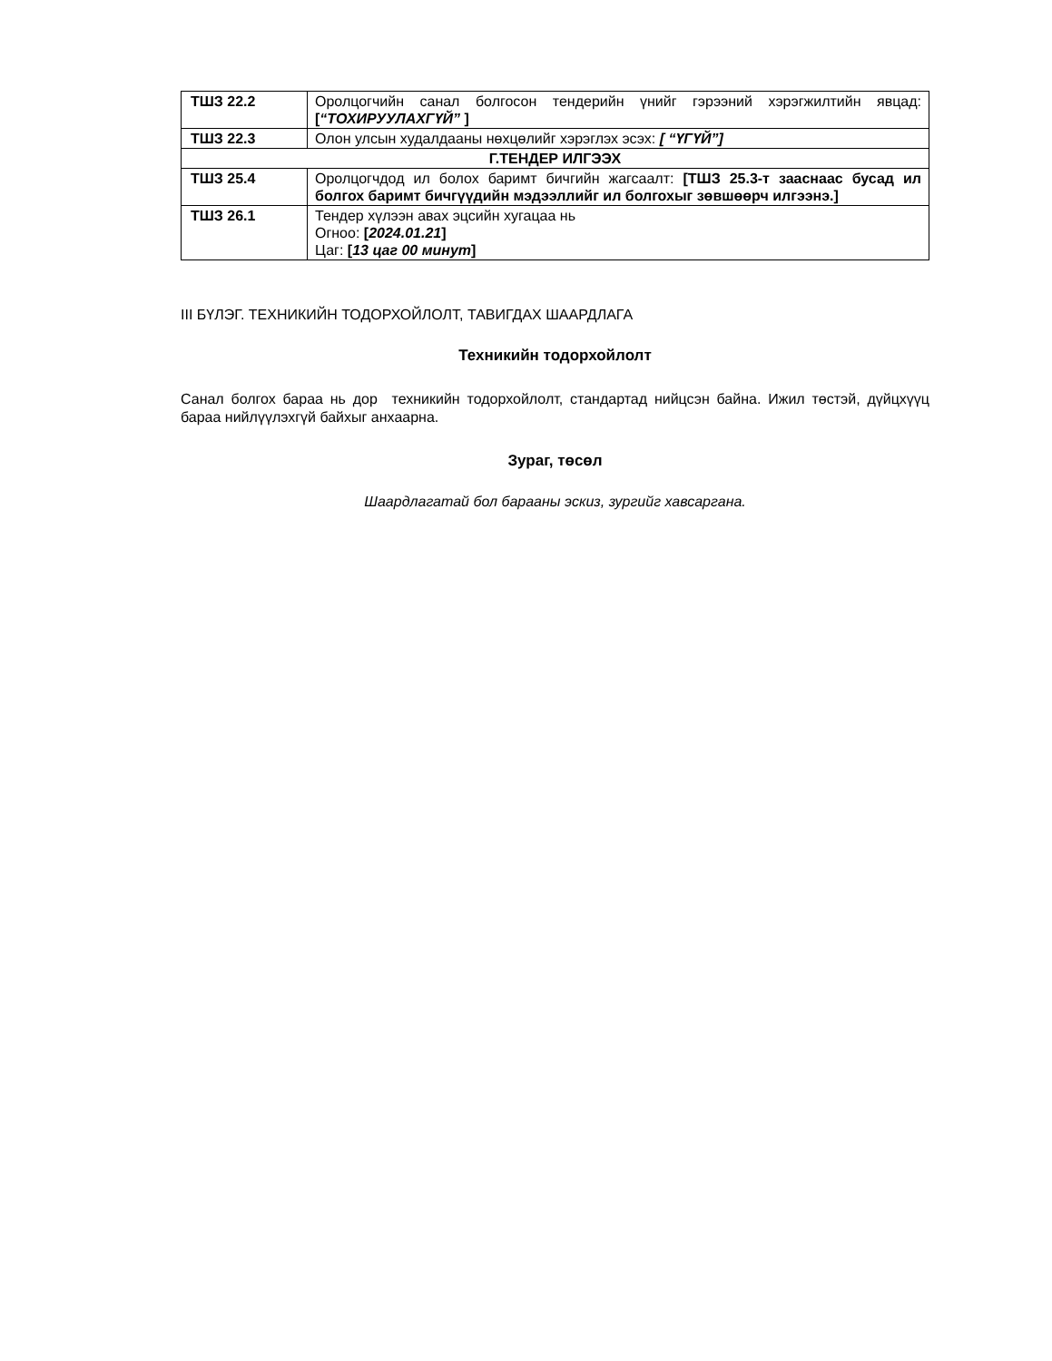| ТШЗ 22.2 | Оролцогчийн санал болгосон тендерийн үнийг гэрээний хэрэгжилтийн явцад: [ “ТОХИРУУЛАХГҮЙ” ] |
| ТШЗ 22.3 | Олон улсын худалдааны нөхцөлийг хэрэглэх эсэх: [ “ҮГҮЙ”] |
| Г.ТЕНДЕР ИЛГЭЭХ | |
| ТШЗ 25.4 | Оролцогчдод ил болох баримт бичгийн жагсаалт: [ТШЗ 25.3-т зааснаас бусад ил болгох баримт бичгүүдийн мэдээллийг ил болгохыг зөвшөөрч илгээнэ.] |
| ТШЗ 26.1 | Тендер хүлээн авах эцсийн хугацаа нь Огноо: [ 2024.01.21 ] Цаг: [ 13 цаг 00 минут ] |
III БҮЛЭГ. ТЕХНИКИЙН ТОДОРХОЙЛОЛТ, ТАВИГДАХ ШААРДЛАГА
Техникийн тодорхойлолт
Санал болгох бараа нь дор техникийн тодорхойлолт, стандартад нийцсэн байна. Ижил төстэй, дүйцхүүц бараа нийлүүлэхгүй байхыг анхаарна.
Зураг, төсөл
Шаардлагатай бол барааны эскиз, зургийг хавсаргана.